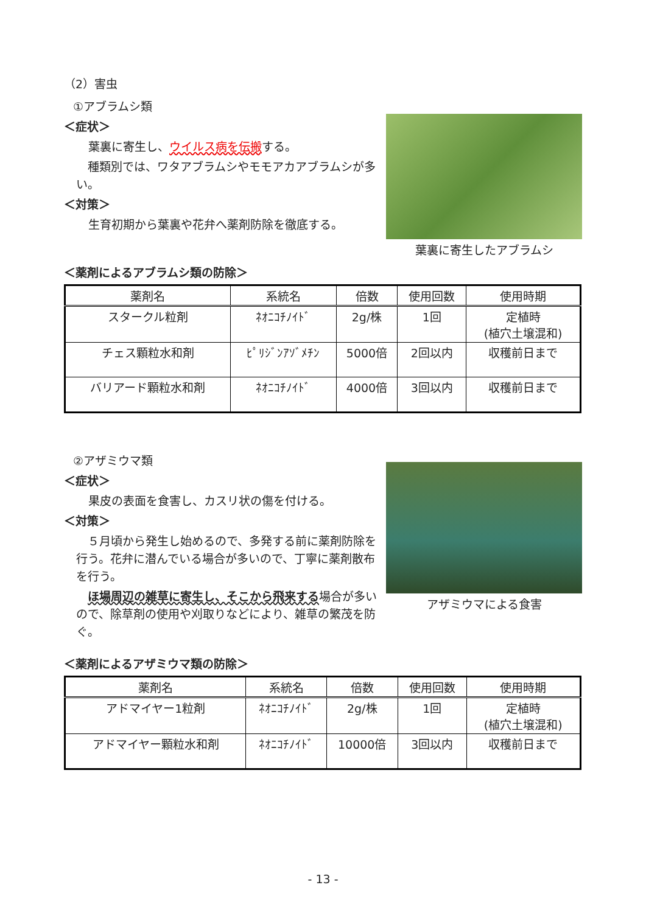（2）害虫
①アブラムシ類
＜症状＞
葉裏に寄生し、ウイルス病を伝搬する。
　種類別では、ワタアブラムシやモモアカアブラムシが多い。
＜対策＞
生育初期から葉裏や花弁へ薬剤防除を徹底する。
葉裏に寄生したアブラムシ
＜薬剤によるアブラムシ類の防除＞
| 薬剤名 | 系統名 | 倍数 | 使用回数 | 使用時期 |
| --- | --- | --- | --- | --- |
| スタークル粒剤 | ﾈｵﾆｺﾁﾉｲﾄﾞ | 2g/株 | 1回 | 定植時 (植穴土壌混和) |
| チェス顆粒水和剤 | ﾋﾟﾘｼﾞﾝｱｿﾞﾒﾁﾝ | 5000倍 | 2回以内 | 収穫前日まで |
| バリアード顆粒水和剤 | ﾈｵﾆｺﾁﾉｲﾄﾞ | 4000倍 | 3回以内 | 収穫前日まで |
②アザミウマ類
＜症状＞
果皮の表面を食害し、カスリ状の傷を付ける。
＜対策＞
　５月頃から発生し始めるので、多発する前に薬剤防除を行う。花弁に潜んでいる場合が多いので、丁寧に薬剤散布を行う。
　ほ場周辺の雑草に寄生し、そこから飛来する場合が多いので、除草剤の使用や刈取りなどにより、雑草の繁茂を防ぐ。
アザミウマによる食害
＜薬剤によるアザミウマ類の防除＞
| 薬剤名 | 系統名 | 倍数 | 使用回数 | 使用時期 |
| --- | --- | --- | --- | --- |
| アドマイヤー1粒剤 | ﾈｵﾆｺﾁﾉｲﾄﾞ | 2g/株 | 1回 | 定植時 (植穴土壌混和) |
| アドマイヤー顆粒水和剤 | ﾈｵﾆｺﾁﾉｲﾄﾞ | 10000倍 | 3回以内 | 収穫前日まで |
- 13 -